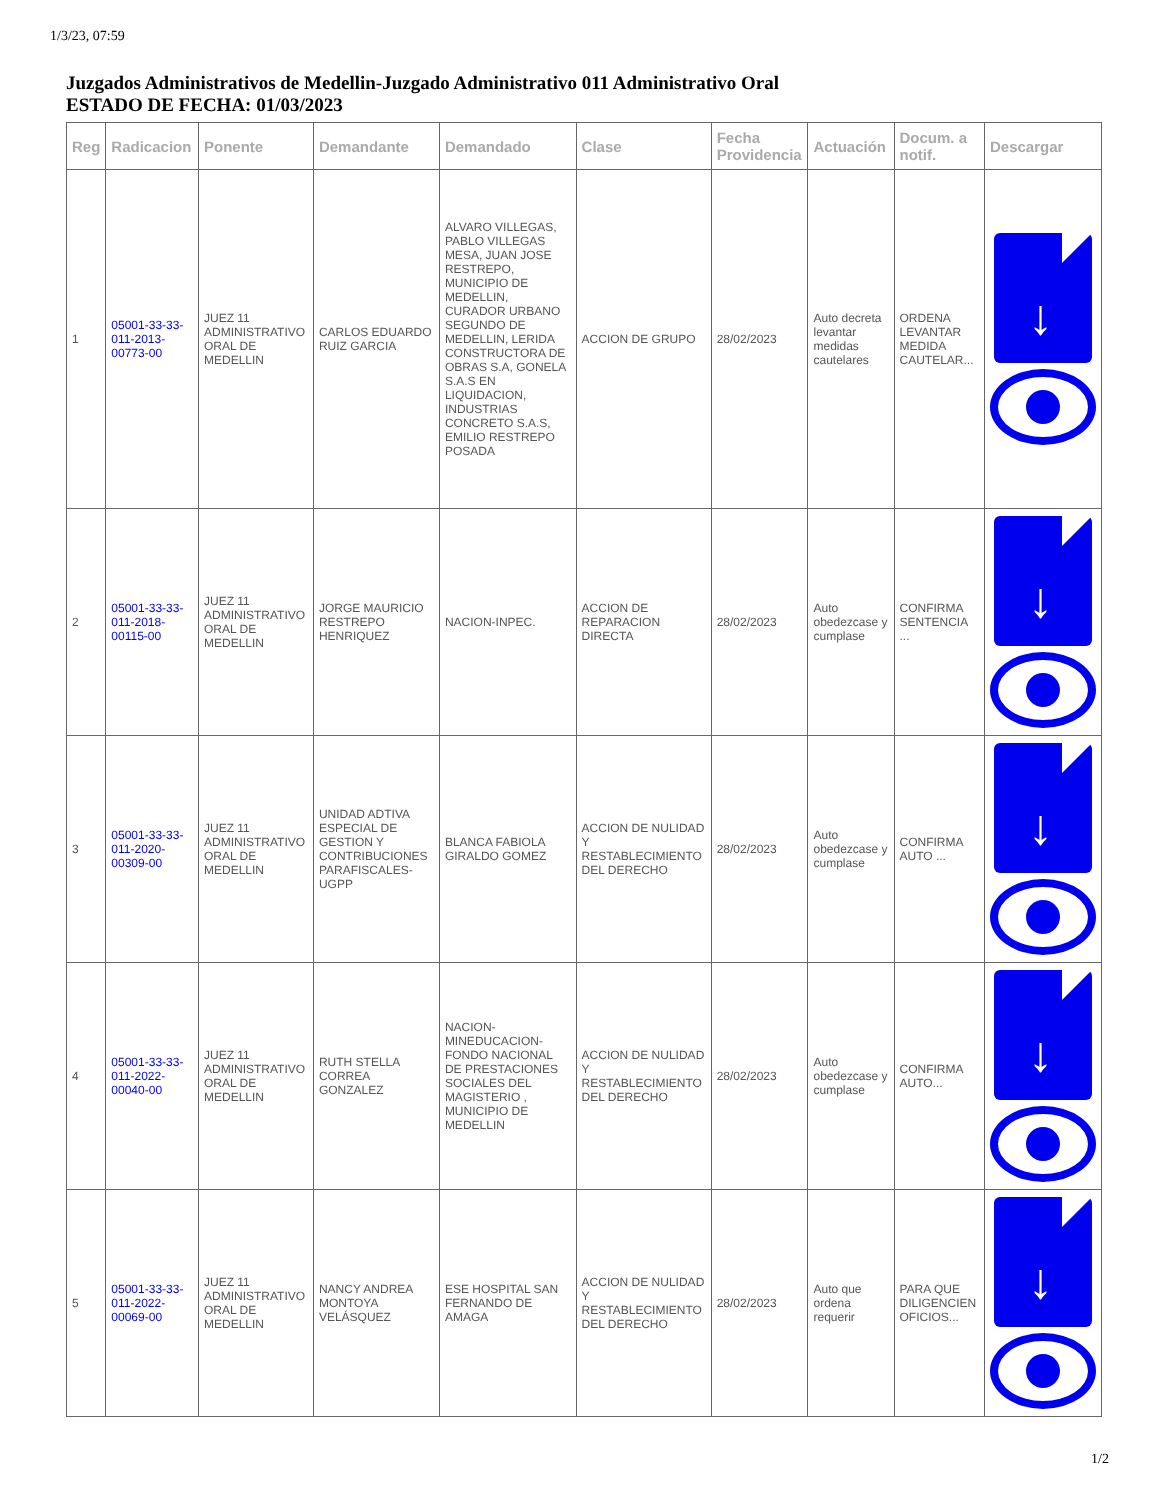1/3/23, 07:59
Juzgados Administrativos de Medellin-Juzgado Administrativo 011 Administrativo Oral
ESTADO DE FECHA: 01/03/2023
| Reg | Radicacion | Ponente | Demandante | Demandado | Clase | Fecha Providencia | Actuación | Docum. a notif. | Descargar |
| --- | --- | --- | --- | --- | --- | --- | --- | --- | --- |
| 1 | 05001-33-33-011-2013-00773-00 | JUEZ 11 ADMINISTRATIVO ORAL DE MEDELLIN | CARLOS EDUARDO RUIZ GARCIA | ALVARO VILLEGAS, PABLO VILLEGAS MESA, JUAN JOSE RESTREPO, MUNICIPIO DE MEDELLIN, CURADOR URBANO SEGUNDO DE MEDELLIN, LERIDA CONSTRUCTORA DE OBRAS S.A, GONELA S.A.S EN LIQUIDACION, INDUSTRIAS CONCRETO S.A.S, EMILIO RESTREPO POSADA | ACCION DE GRUPO | 28/02/2023 | Auto decreta levantar medidas cautelares | ORDENA LEVANTAR MEDIDA CAUTELAR... | ↓ |
| 2 | 05001-33-33-011-2018-00115-00 | JUEZ 11 ADMINISTRATIVO ORAL DE MEDELLIN | JORGE MAURICIO RESTREPO HENRIQUEZ | NACION-INPEC. | ACCION DE REPARACION DIRECTA | 28/02/2023 | Auto obedezcase y cumplase | CONFIRMA SENTENCIA ... | ↓ |
| 3 | 05001-33-33-011-2020-00309-00 | JUEZ 11 ADMINISTRATIVO ORAL DE MEDELLIN | UNIDAD ADTIVA ESPECIAL DE GESTION Y CONTRIBUCIONES PARAFISCALES-UGPP | BLANCA FABIOLA GIRALDO GOMEZ | ACCION DE NULIDAD Y RESTABLECIMIENTO DEL DERECHO | 28/02/2023 | Auto obedezcase y cumplase | CONFIRMA AUTO ... | ↓ |
| 4 | 05001-33-33-011-2022-00040-00 | JUEZ 11 ADMINISTRATIVO ORAL DE MEDELLIN | RUTH STELLA CORREA GONZALEZ | NACION-MINEDUCACION-FONDO NACIONAL DE PRESTACIONES SOCIALES DEL MAGISTERIO , MUNICIPIO DE MEDELLIN | ACCION DE NULIDAD Y RESTABLECIMIENTO DEL DERECHO | 28/02/2023 | Auto obedezcase y cumplase | CONFIRMA AUTO... | ↓ |
| 5 | 05001-33-33-011-2022-00069-00 | JUEZ 11 ADMINISTRATIVO ORAL DE MEDELLIN | NANCY ANDREA MONTOYA VELÁSQUEZ | ESE HOSPITAL SAN FERNANDO DE AMAGA | ACCION DE NULIDAD Y RESTABLECIMIENTO DEL DERECHO | 28/02/2023 | Auto que ordena requerir | PARA QUE DILIGENCIEN OFICIOS... | ↓ |
1/2